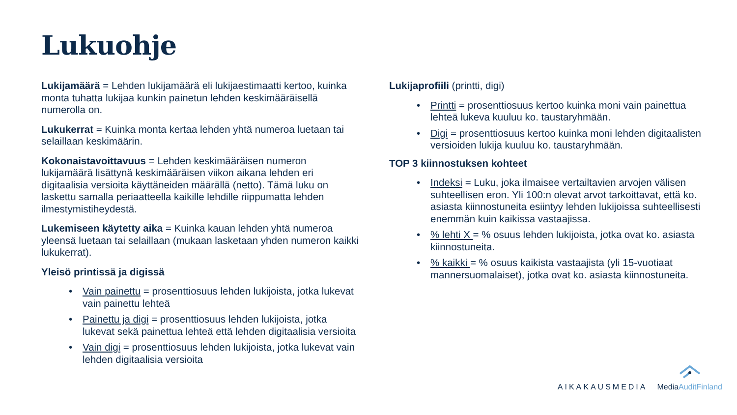Lukuohje
Lukijamäärä = Lehden lukijamäärä eli lukijaestimaatti kertoo, kuinka monta tuhatta lukijaa kunkin painetun lehden keskimääräisellä numerolla on.
Lukukerrat = Kuinka monta kertaa lehden yhtä numeroa luetaan tai selaillaan keskimäärin.
Kokonaistavoittavuus = Lehden keskimääräisen numeron lukijamäärä lisättynä keskimääräisen viikon aikana lehden eri digitaalisia versioita käyttäneiden määrällä (netto). Tämä luku on laskettu samalla periaatteella kaikille lehdille riippumatta lehden ilmestymistiheydestä.
Lukemiseen käytetty aika = Kuinka kauan lehden yhtä numeroa yleensä luetaan tai selaillaan (mukaan lasketaan yhden numeron kaikki lukukerrat).
Yleisö printissä ja digissä
• Vain painettu = prosenttiosuus lehden lukijoista, jotka lukevat vain painettu lehteä
• Painettu ja digi = prosenttiosuus lehden lukijoista, jotka lukevat sekä painettua lehteä että lehden digitaalisia versioita
• Vain digi = prosenttiosuus lehden lukijoista, jotka lukevat vain lehden digitaalisia versioita
Lukijaprofiili (printti, digi)
• Printti = prosenttiosuus kertoo kuinka moni vain painettua lehteä lukeva kuuluu ko. taustaryhmään.
• Digi = prosenttiosuus kertoo kuinka moni lehden digitaalisten versioiden lukija kuuluu ko. taustaryhmään.
TOP 3 kiinnostuksen kohteet
• Indeksi = Luku, joka ilmaisee vertailtavien arvojen välisen suhteellisen eron. Yli 100:n olevat arvot tarkoittavat, että ko. asiasta kiinnostuneita esiintyy lehden lukijoissa suhteellisesti enemmän kuin kaikissa vastaajissa.
•% lehti X = % osuus lehden lukijoista, jotka ovat ko. asiasta kiinnostuneita.
•% kaikki = % osuus kaikista vastaajista (yli 15-vuotiaat mannersuomalaiset), jotka ovat ko. asiasta kiinnostuneita.
AIKAKAUSMEDIA
MediaAuditFinland